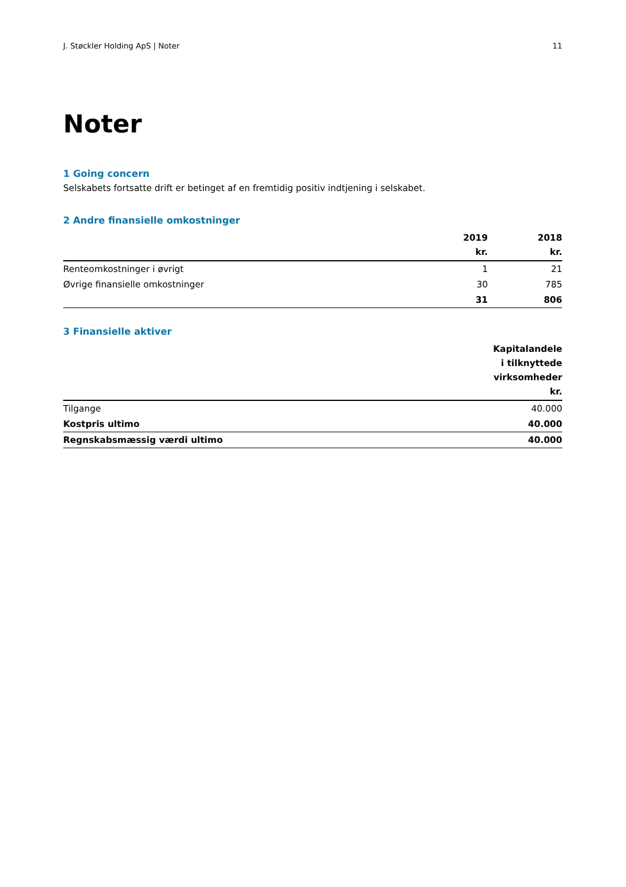J. Støckler Holding ApS | Noter 11
Noter
1 Going concern
Selskabets fortsatte drift er betinget af en fremtidig positiv indtjening i selskabet.
2 Andre finansielle omkostninger
| | 2019 kr. | 2018 kr. |
| --- | --- | --- |
| Renteomkostninger i øvrigt | 1 | 21 |
| Øvrige finansielle omkostninger | 30 | 785 |
| | 31 | 806 |
3 Finansielle aktiver
| | Kapitalandele i tilknyttede virksomheder kr. |
| --- | --- |
| Tilgange | 40.000 |
| Kostpris ultimo | 40.000 |
| Regnskabsmæssig værdi ultimo | 40.000 |